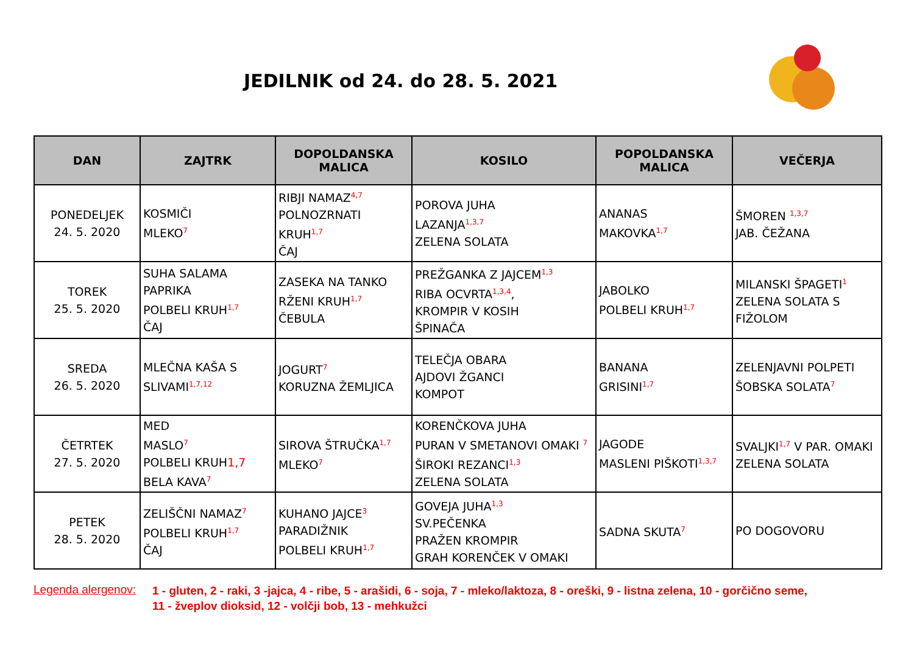JEDILNIK od 24. do 28. 5. 2021
| DAN | ZAJTRK | DOPOLDANSKA MALICA | KOSILO | POPOLDANSKA MALICA | VEČERJA |
| --- | --- | --- | --- | --- | --- |
| PONEDELJEK 24. 5. 2020 | KOSMIČI MLEKO<sup>7</sup> | RIBJI NAMAZ<sup>4,7</sup> POLNOZRNATI KRUH<sup>1,7</sup> ČAJ | POROVA JUHA LAZANJA<sup>1,3,7</sup> ZELENA SOLATA | ANANAS MAKOVKA<sup>1,7</sup> | ŠMOREN <sup>1,3,7</sup> JAB. ČEŽANA |
| TOREK 25. 5. 2020 | SUHA SALAMA PAPRIKA POLBELI KRUH<sup>1,7</sup> ČAJ | ZASEKA NA TANKO RŽENI KRUH<sup>1,7</sup> ČEBULA | PREŽGANKA Z JAJCEM<sup>1,3</sup> RIBA OCVRTA<sup>1,3,4</sup>, KROMPIR V KOSIH ŠPINAČA | JABOLKO POLBELI KRUH<sup>1,7</sup> | MILANSKI ŠPAGETI<sup>1</sup> ZELENA SOLATA S FIŽOLOM |
| SREDA 26. 5. 2020 | MLEČNA KAŠA S SLIVAMI<sup>1,7,12</sup> | JOGURT<sup>7</sup> KORUZNA ŽEMLJICA | TELEČJA OBARA AJDOVI ŽGANCI KOMPOT | BANANA GRISINI<sup>1,7</sup> | ZELENJAVNI POLPETI ŠOBSKA SOLATA<sup>7</sup> |
| ČETRTEK 27. 5. 2020 | MED MASLO<sup>7</sup> POLBELI KRUH 1,7 BELA KAVA<sup>7</sup> | SIROVA ŠTRUČKA<sup>1,7</sup> MLEKO<sup>7</sup> | KORENČKOVA JUHA PURAN V SMETANOVI OMAKI <sup>7</sup> ŠIROKI REZANCI<sup>1,3</sup> ZELENA SOLATA | JAGODE MASLENI PIŠKOTI<sup>1,3,7</sup> | SVALJKI<sup>1,7</sup> V PAR. OMAKI ZELENA SOLATA |
| PETEK 28. 5. 2020 | ZELIŠČNI NAMAZ<sup>7</sup> POLBELI KRUH<sup>1,7</sup> ČAJ | KUHANO JAJCE<sup>3</sup> PARADIŽNIK POLBELI KRUH<sup>1,7</sup> | GOVEJA JUHA<sup>1,3</sup> SV.PEČENKA PRAŽEN KROMPIR GRAH KORENČEK V OMAKI | SADNA SKUTA<sup>7</sup> | PO DOGOVORU |
Legenda alergenov: 1 - gluten, 2 - raki, 3 -jajca, 4 - ribe, 5 - arašidi, 6 - soja, 7 - mleko/laktoza, 8 - oreški, 9 - listna zelena, 10 - gorčično seme,
11 - žveplov dioksid, 12 - volčji bob, 13 - mehkužci